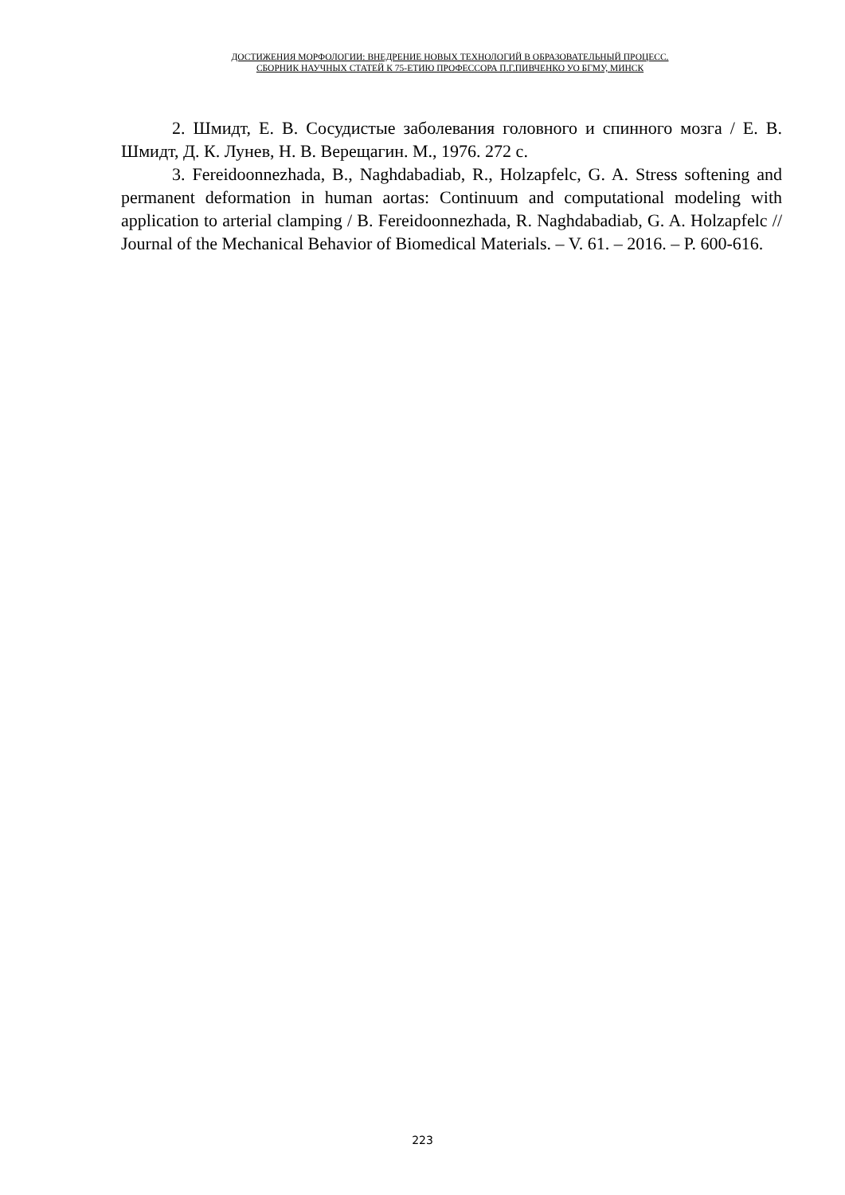ДОСТИЖЕНИЯ МОРФОЛОГИИ: ВНЕДРЕНИЕ НОВЫХ ТЕХНОЛОГИЙ В ОБРАЗОВАТЕЛЬНЫЙ ПРОЦЕСС.
СБОРНИК НАУЧНЫХ СТАТЕЙ К 75-ЕТИЮ ПРОФЕССОРА П.Г.ПИВЧЕНКО УО БГМУ, МИНСК
2. Шмидт, Е. В. Сосудистые заболевания головного и спинного мозга / Е. В. Шмидт, Д. К. Лунев, Н. В. Верещагин. М., 1976. 272 с.
3. Fereidoonnezhada, B., Naghdabadiab, R., Holzapfelc, G. A. Stress softening and permanent deformation in human aortas: Continuum and computational modeling with application to arterial clamping / B. Fereidoonnezhada, R. Naghdabadiab, G. A. Holzapfelc // Journal of the Mechanical Behavior of Biomedical Materials. – V. 61. – 2016. – P. 600-616.
223